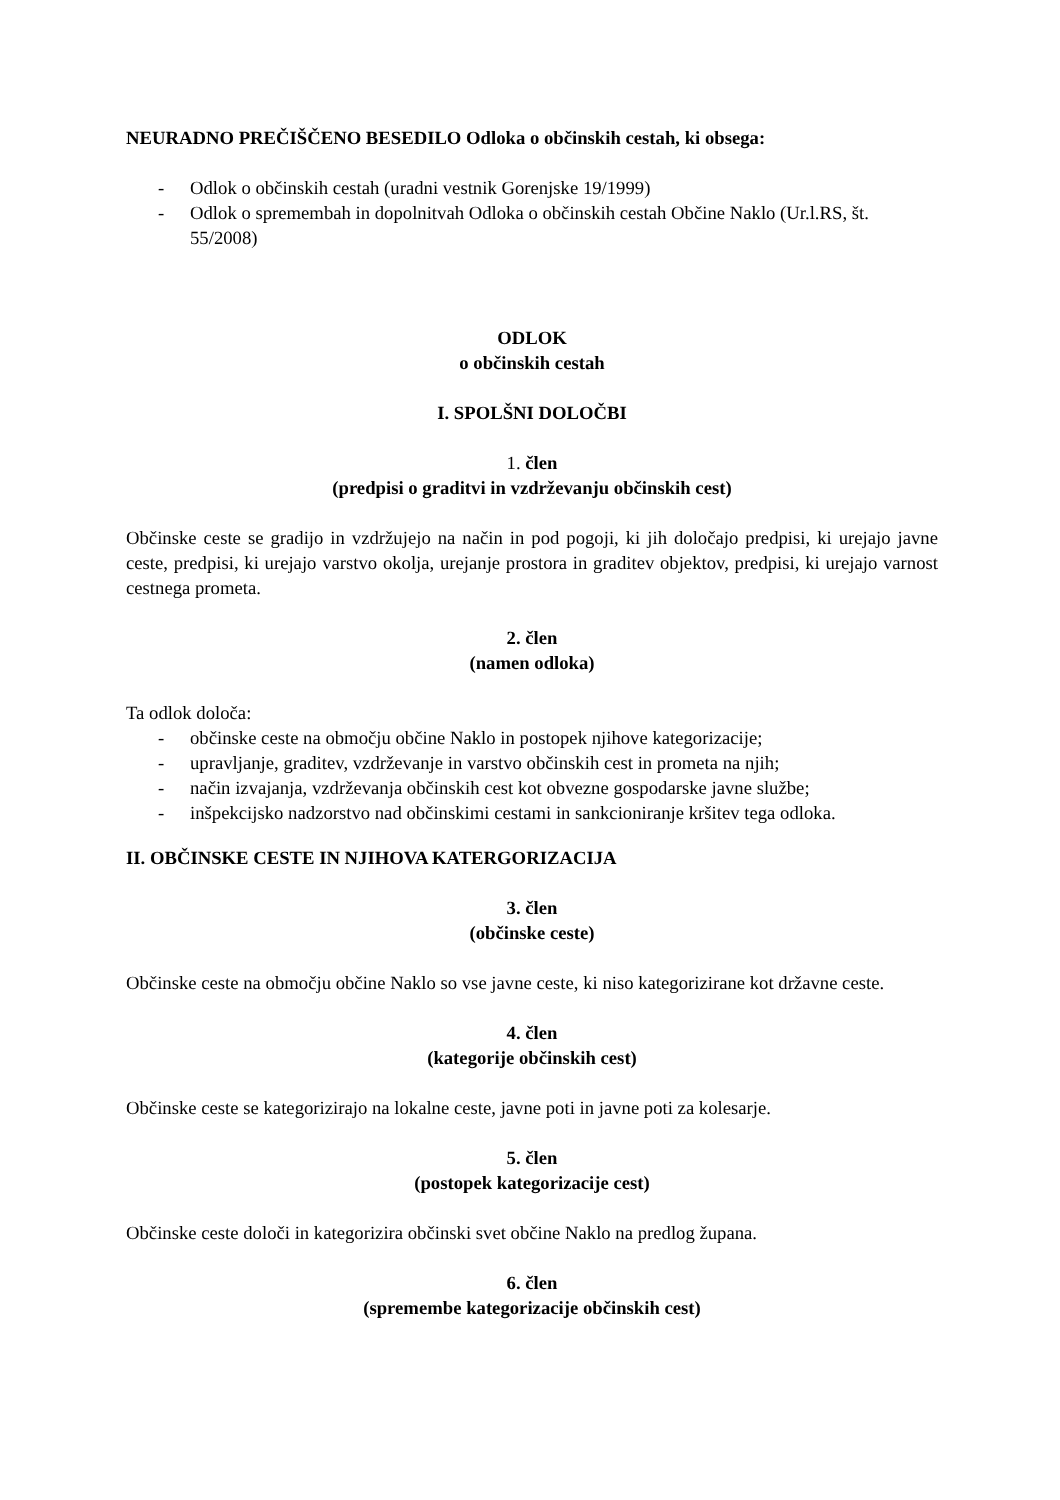NEURADNO PREČIŠČENO BESEDILO Odloka o občinskih cestah, ki obsega:
- Odlok o občinskih cestah (uradni vestnik Gorenjske 19/1999)
- Odlok o spremembah in dopolnitvah Odloka o občinskih cestah Občine Naklo (Ur.l.RS, št. 55/2008)
ODLOK
o občinskih cestah
I. SPOLŠNI DOLOČBI
1. člen
(predpisi o graditvi in vzdrževanju občinskih cest)
Občinske ceste se gradijo in vzdržujejo na način in pod pogoji, ki jih določajo predpisi, ki urejajo javne ceste, predpisi, ki urejajo varstvo okolja, urejanje prostora in graditev objektov, predpisi, ki urejajo varnost cestnega prometa.
2. člen
(namen odloka)
Ta odlok določa:
- občinske ceste na območju občine Naklo in postopek njihove kategorizacije;
- upravljanje, graditev, vzdrževanje in varstvo občinskih cest in prometa na njih;
- način izvajanja, vzdrževanja občinskih cest kot obvezne gospodarske javne službe;
- inšpekcijsko nadzorstvo nad občinskimi cestami in sankcioniranje kršitev tega odloka.
II. OBČINSKE CESTE IN NJIHOVA KATERGORIZACIJA
3. člen
(občinske ceste)
Občinske ceste na območju občine Naklo so vse javne ceste, ki niso kategorizirane kot državne ceste.
4. člen
(kategorije občinskih cest)
Občinske ceste se kategorizirajo na lokalne ceste, javne poti in javne poti za kolesarje.
5. člen
(postopek kategorizacije cest)
Občinske ceste določi in kategorizira občinski svet občine Naklo na predlog župana.
6. člen
(spremembe kategorizacije občinskih cest)